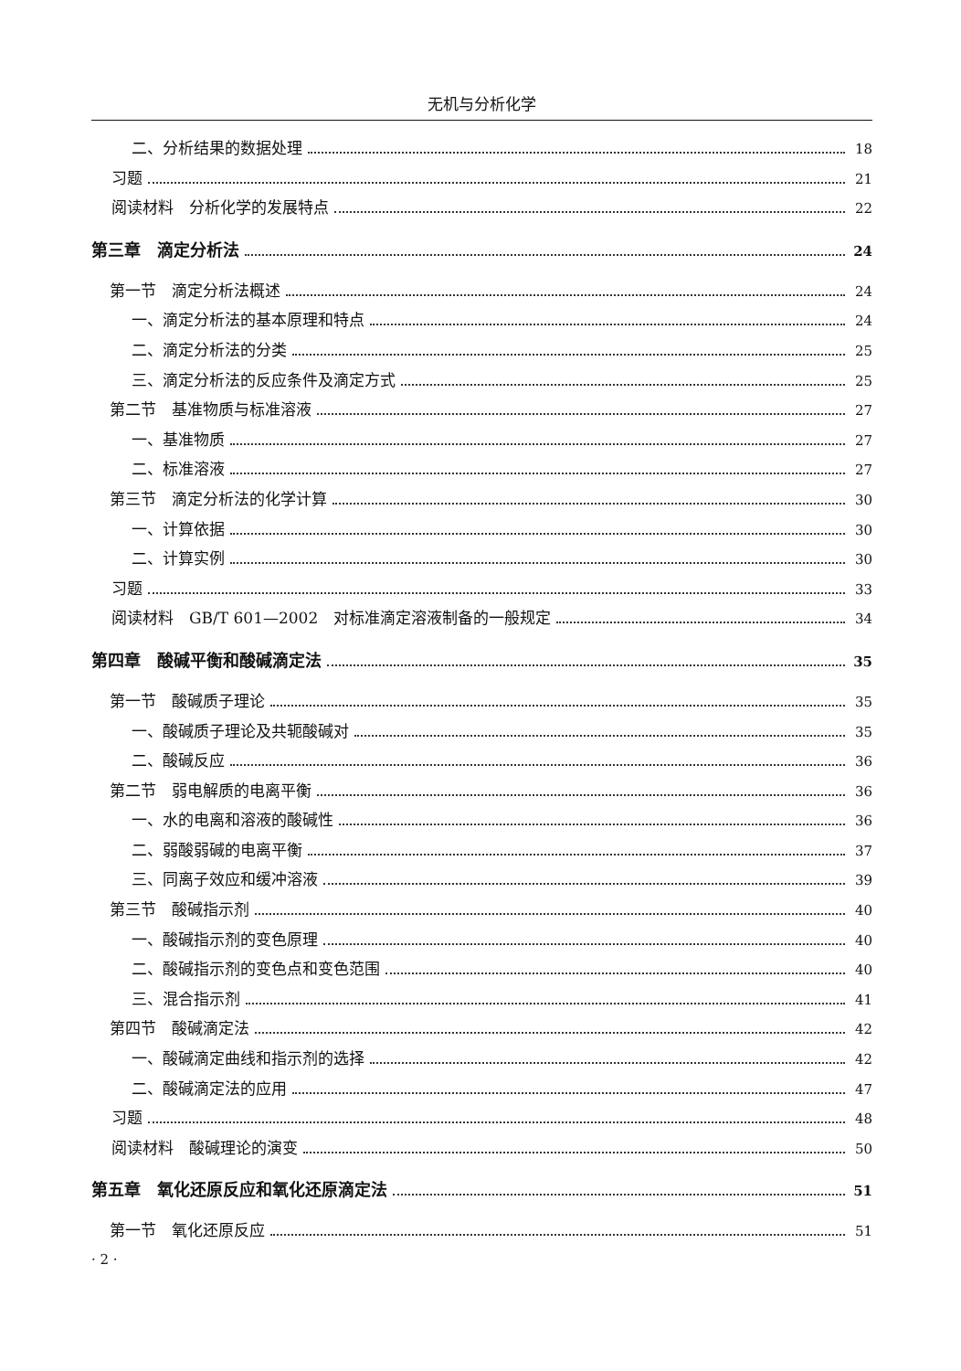无机与分析化学
二、分析结果的数据处理 18
习题 21
阅读材料　分析化学的发展特点 22
第三章　滴定分析法 24
第一节　滴定分析法概述 24
一、滴定分析法的基本原理和特点 24
二、滴定分析法的分类 25
三、滴定分析法的反应条件及滴定方式 25
第二节　基准物质与标准溶液 27
一、基准物质 27
二、标准溶液 27
第三节　滴定分析法的化学计算 30
一、计算依据 30
二、计算实例 30
习题 33
阅读材料　GB/T 601—2002　对标准滴定溶液制备的一般规定 34
第四章　酸碱平衡和酸碱滴定法 35
第一节　酸碱质子理论 35
一、酸碱质子理论及共轭酸碱对 35
二、酸碱反应 36
第二节　弱电解质的电离平衡 36
一、水的电离和溶液的酸碱性 36
二、弱酸弱碱的电离平衡 37
三、同离子效应和缓冲溶液 39
第三节　酸碱指示剂 40
一、酸碱指示剂的变色原理 40
二、酸碱指示剂的变色点和变色范围 40
三、混合指示剂 41
第四节　酸碱滴定法 42
一、酸碱滴定曲线和指示剂的选择 42
二、酸碱滴定法的应用 47
习题 48
阅读材料　酸碱理论的演变 50
第五章　氧化还原反应和氧化还原滴定法 51
第一节　氧化还原反应 51
· 2 ·